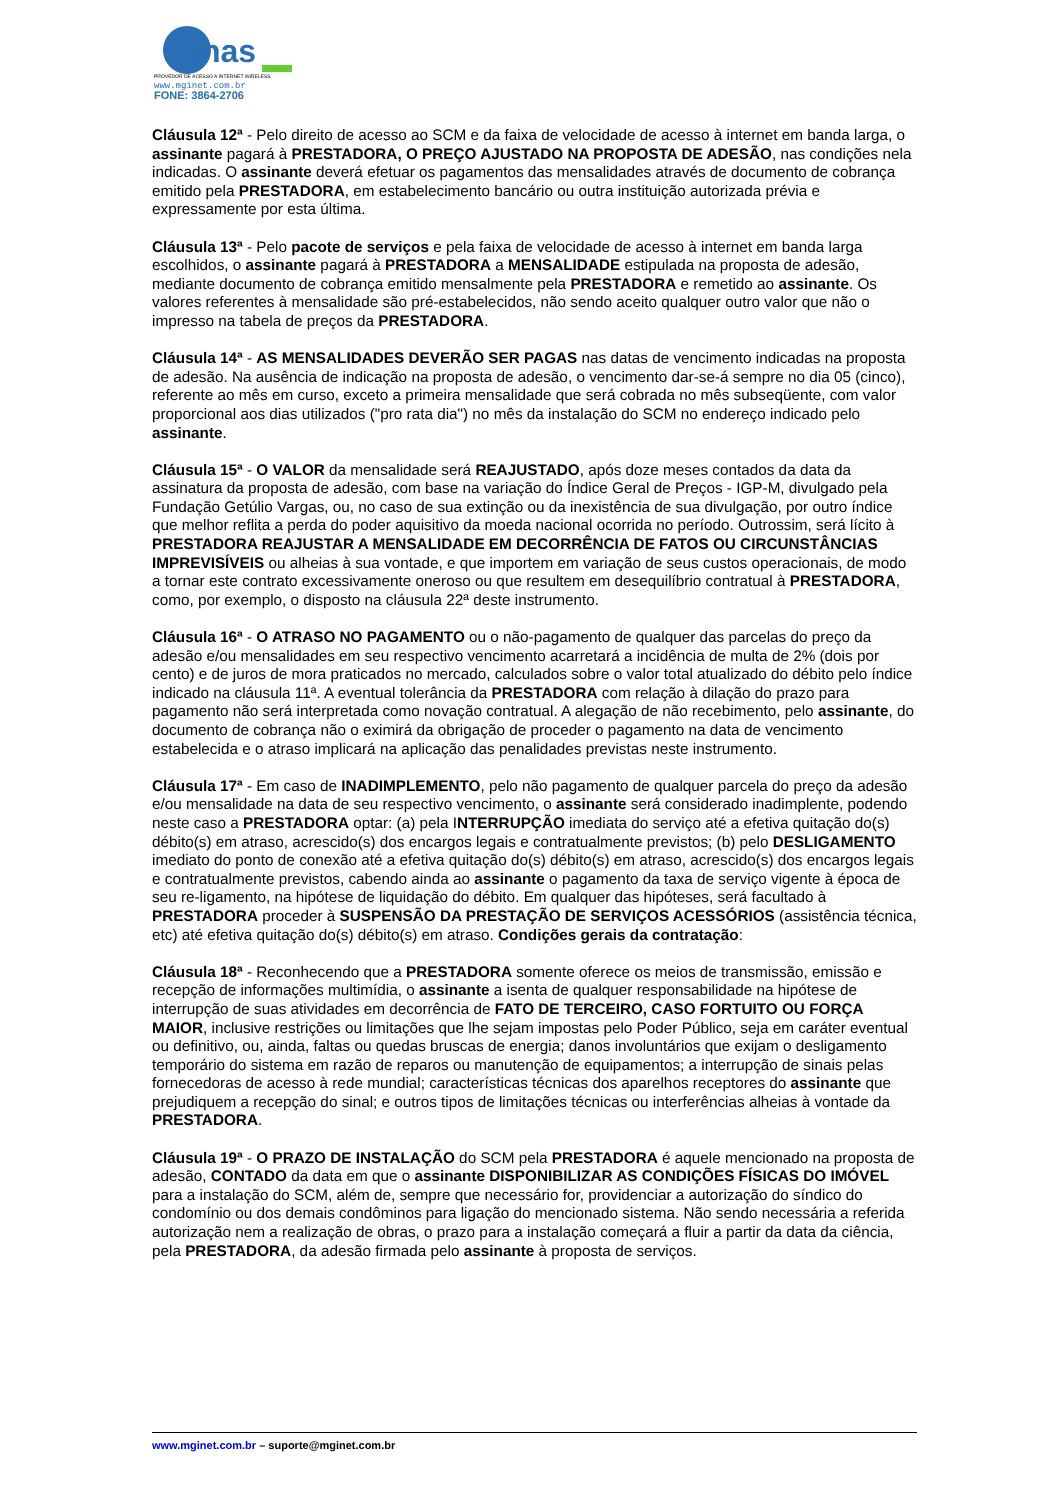inas
PROVEDOR DE ACESSO A INTERNET WIRELESS
www.mginet.com.br
FONE: 3864-2706
Cláusula 12ª - Pelo direito de acesso ao SCM e da faixa de velocidade de acesso à internet em banda larga, o assinante pagará à PRESTADORA, O PREÇO AJUSTADO NA PROPOSTA DE ADESÃO, nas condições nela indicadas. O assinante deverá efetuar os pagamentos das mensalidades através de documento de cobrança emitido pela PRESTADORA, em estabelecimento bancário ou outra instituição autorizada prévia e expressamente por esta última.
Cláusula 13ª - Pelo pacote de serviços e pela faixa de velocidade de acesso à internet em banda larga escolhidos, o assinante pagará à PRESTADORA a MENSALIDADE estipulada na proposta de adesão, mediante documento de cobrança emitido mensalmente pela PRESTADORA e remetido ao assinante. Os valores referentes à mensalidade são pré-estabelecidos, não sendo aceito qualquer outro valor que não o impresso na tabela de preços da PRESTADORA.
Cláusula 14ª - AS MENSALIDADES DEVERÃO SER PAGAS nas datas de vencimento indicadas na proposta de adesão. Na ausência de indicação na proposta de adesão, o vencimento dar-se-á sempre no dia 05 (cinco), referente ao mês em curso, exceto a primeira mensalidade que será cobrada no mês subseqüente, com valor proporcional aos dias utilizados ("pro rata dia") no mês da instalação do SCM no endereço indicado pelo assinante.
Cláusula 15ª - O VALOR da mensalidade será REAJUSTADO, após doze meses contados da data da assinatura da proposta de adesão, com base na variação do Índice Geral de Preços - IGP-M, divulgado pela Fundação Getúlio Vargas, ou, no caso de sua extinção ou da inexistência de sua divulgação, por outro índice que melhor reflita a perda do poder aquisitivo da moeda nacional ocorrida no período. Outrossim, será lícito à PRESTADORA REAJUSTAR A MENSALIDADE EM DECORRÊNCIA DE FATOS OU CIRCUNSTÂNCIAS IMPREVISÍVEIS ou alheias à sua vontade, e que importem em variação de seus custos operacionais, de modo a tornar este contrato excessivamente oneroso ou que resultem em desequilíbrio contratual à PRESTADORA, como, por exemplo, o disposto na cláusula 22ª deste instrumento.
Cláusula 16ª - O ATRASO NO PAGAMENTO ou o não-pagamento de qualquer das parcelas do preço da adesão e/ou mensalidades em seu respectivo vencimento acarretará a incidência de multa de 2% (dois por cento) e de juros de mora praticados no mercado, calculados sobre o valor total atualizado do débito pelo índice indicado na cláusula 11ª. A eventual tolerância da PRESTADORA com relação à dilação do prazo para pagamento não será interpretada como novação contratual. A alegação de não recebimento, pelo assinante, do documento de cobrança não o eximirá da obrigação de proceder o pagamento na data de vencimento estabelecida e o atraso implicará na aplicação das penalidades previstas neste instrumento.
Cláusula 17ª - Em caso de INADIMPLEMENTO, pelo não pagamento de qualquer parcela do preço da adesão e/ou mensalidade na data de seu respectivo vencimento, o assinante será considerado inadimplente, podendo neste caso a PRESTADORA optar: (a) pela INTERRUPÇÃO imediata do serviço até a efetiva quitação do(s) débito(s) em atraso, acrescido(s) dos encargos legais e contratualmente previstos; (b) pelo DESLIGAMENTO imediato do ponto de conexão até a efetiva quitação do(s) débito(s) em atraso, acrescido(s) dos encargos legais e contratualmente previstos, cabendo ainda ao assinante o pagamento da taxa de serviço vigente à época de seu re-ligamento, na hipótese de liquidação do débito. Em qualquer das hipóteses, será facultado à PRESTADORA proceder à SUSPENSÃO DA PRESTAÇÃO DE SERVIÇOS ACESSÓRIOS (assistência técnica, etc) até efetiva quitação do(s) débito(s) em atraso. Condições gerais da contratação:
Cláusula 18ª - Reconhecendo que a PRESTADORA somente oferece os meios de transmissão, emissão e recepção de informações multimídia, o assinante a isenta de qualquer responsabilidade na hipótese de interrupção de suas atividades em decorrência de FATO DE TERCEIRO, CASO FORTUITO OU FORÇA MAIOR, inclusive restrições ou limitações que lhe sejam impostas pelo Poder Público, seja em caráter eventual ou definitivo, ou, ainda, faltas ou quedas bruscas de energia; danos involuntários que exijam o desligamento temporário do sistema em razão de reparos ou manutenção de equipamentos; a interrupção de sinais pelas fornecedoras de acesso à rede mundial; características técnicas dos aparelhos receptores do assinante que prejudiquem a recepção do sinal; e outros tipos de limitações técnicas ou interferências alheias à vontade da PRESTADORA.
Cláusula 19ª - O PRAZO DE INSTALAÇÃO do SCM pela PRESTADORA é aquele mencionado na proposta de adesão, CONTADO da data em que o assinante DISPONIBILIZAR AS CONDIÇÕES FÍSICAS DO IMÓVEL para a instalação do SCM, além de, sempre que necessário for, providenciar a autorização do síndico do condomínio ou dos demais condôminos para ligação do mencionado sistema. Não sendo necessária a referida autorização nem a realização de obras, o prazo para a instalação começará a fluir a partir da data da ciência, pela PRESTADORA, da adesão firmada pelo assinante à proposta de serviços.
www.mginet.com.br – suporte@mginet.com.br